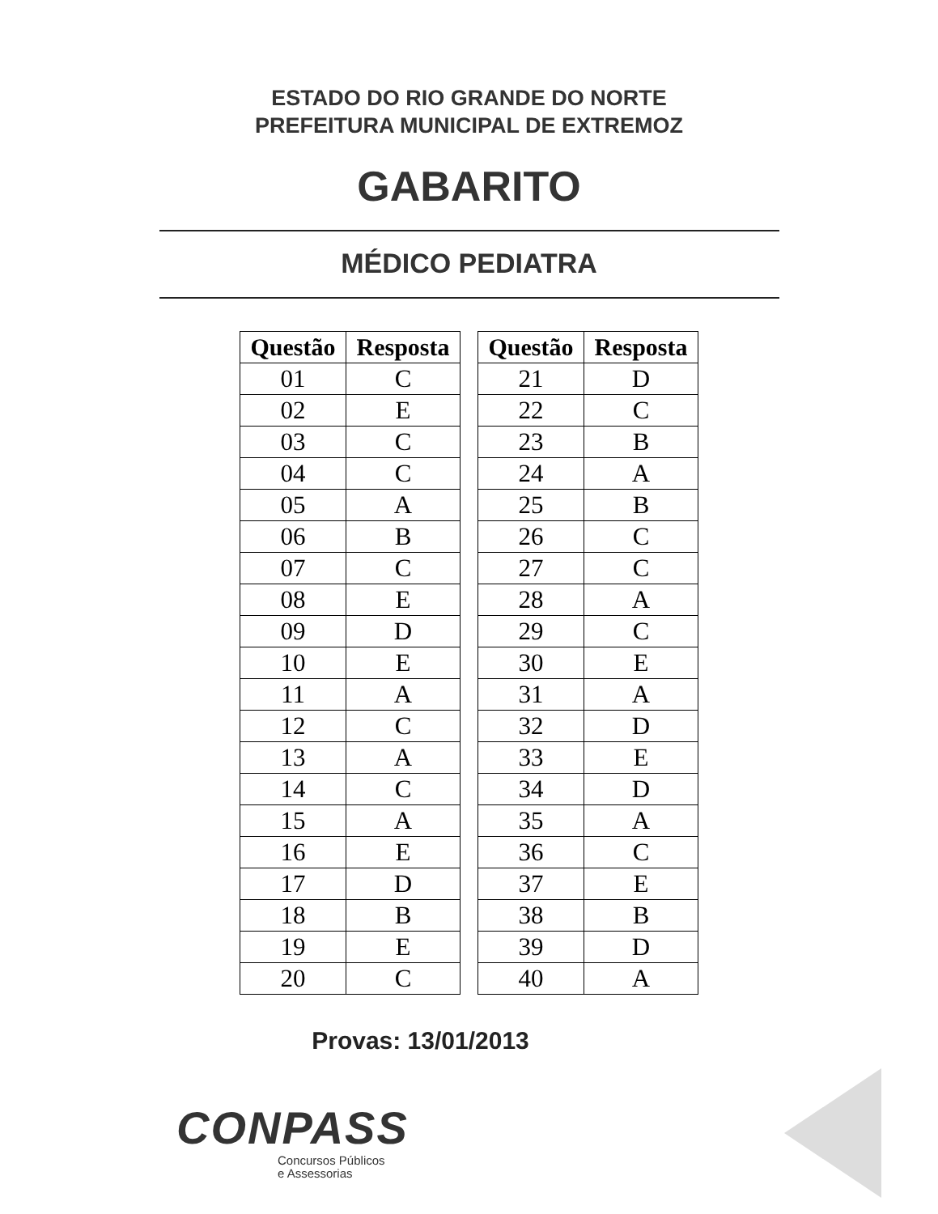ESTADO DO RIO GRANDE DO NORTE
PREFEITURA MUNICIPAL DE EXTREMOZ
GABARITO
MÉDICO PEDIATRA
| Questão | Resposta |
| --- | --- |
| 01 | C |
| 02 | E |
| 03 | C |
| 04 | C |
| 05 | A |
| 06 | B |
| 07 | C |
| 08 | E |
| 09 | D |
| 10 | E |
| 11 | A |
| 12 | C |
| 13 | A |
| 14 | C |
| 15 | A |
| 16 | E |
| 17 | D |
| 18 | B |
| 19 | E |
| 20 | C |
| Questão | Resposta |
| --- | --- |
| 21 | D |
| 22 | C |
| 23 | B |
| 24 | A |
| 25 | B |
| 26 | C |
| 27 | C |
| 28 | A |
| 29 | C |
| 30 | E |
| 31 | A |
| 32 | D |
| 33 | E |
| 34 | D |
| 35 | A |
| 36 | C |
| 37 | E |
| 38 | B |
| 39 | D |
| 40 | A |
Provas: 13/01/2013
CONPASS
Concursos Públicos
e Assessorias